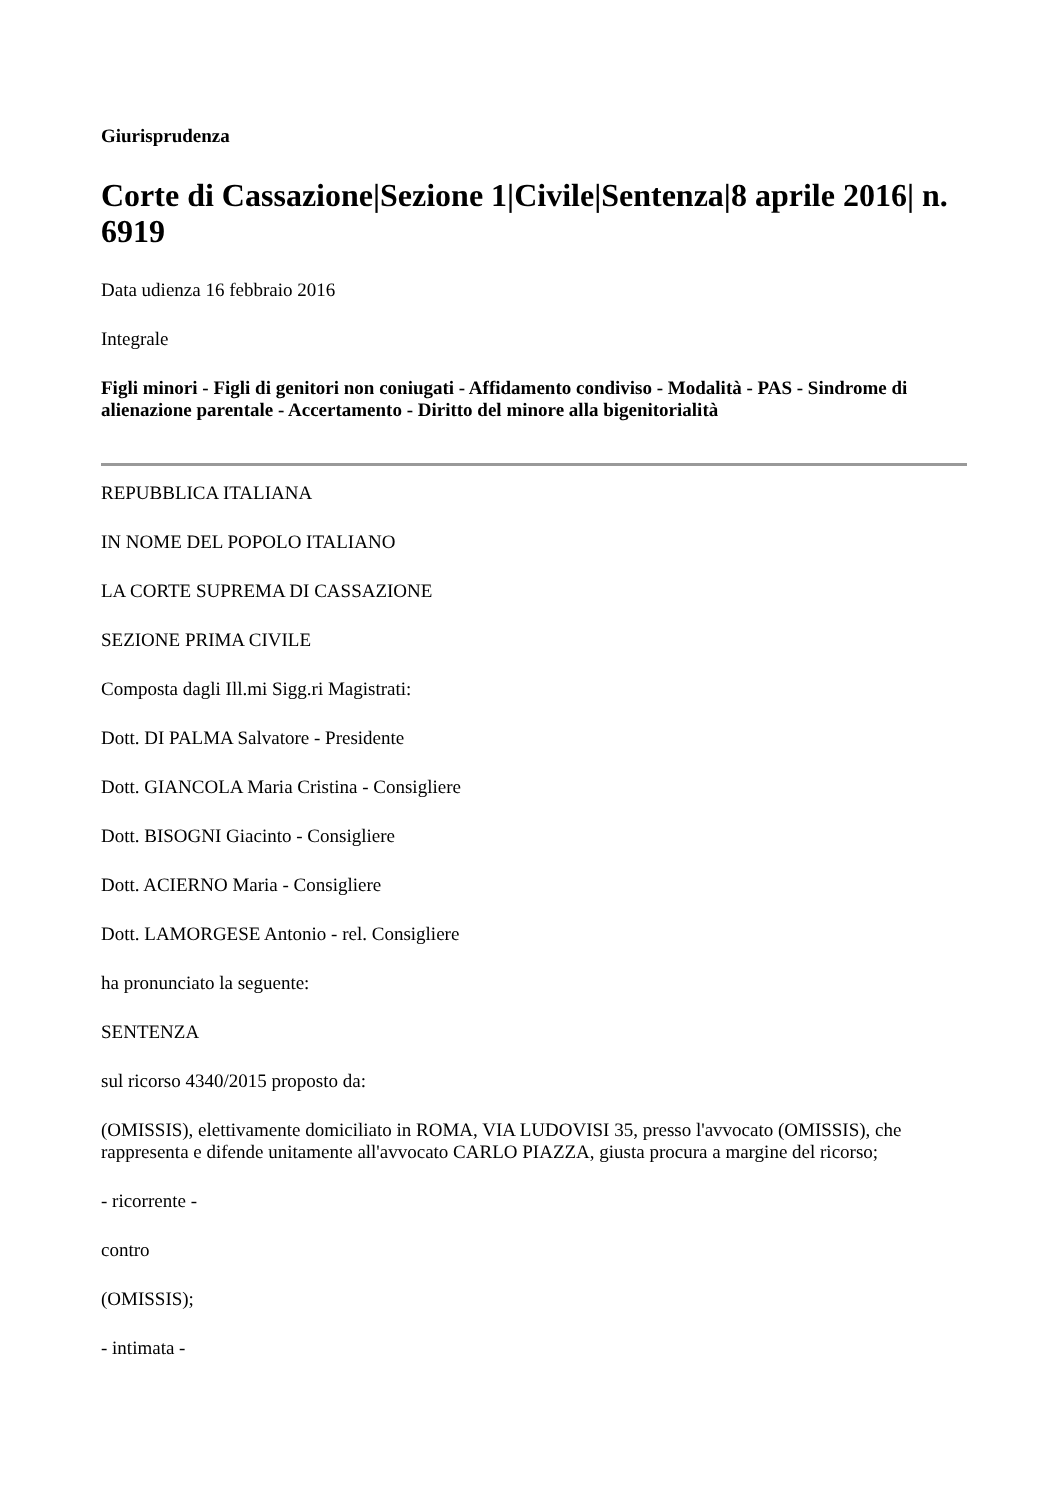Giurisprudenza
Corte di Cassazione|Sezione 1|Civile|Sentenza|8 aprile 2016| n. 6919
Data udienza 16 febbraio 2016
Integrale
Figli minori - Figli di genitori non coniugati - Affidamento condiviso - Modalità - PAS - Sindrome di alienazione parentale - Accertamento - Diritto del minore alla bigenitorialità
REPUBBLICA ITALIANA
IN NOME DEL POPOLO ITALIANO
LA CORTE SUPREMA DI CASSAZIONE
SEZIONE PRIMA CIVILE
Composta dagli Ill.mi Sigg.ri Magistrati:
Dott. DI PALMA Salvatore - Presidente
Dott. GIANCOLA Maria Cristina - Consigliere
Dott. BISOGNI Giacinto - Consigliere
Dott. ACIERNO Maria - Consigliere
Dott. LAMORGESE Antonio - rel. Consigliere
ha pronunciato la seguente:
SENTENZA
sul ricorso 4340/2015 proposto da:
(OMISSIS), elettivamente domiciliato in ROMA, VIA LUDOVISI 35, presso l'avvocato (OMISSIS), che rappresenta e difende unitamente all'avvocato CARLO PIAZZA, giusta procura a margine del ricorso;
- ricorrente -
contro
(OMISSIS);
- intimata -